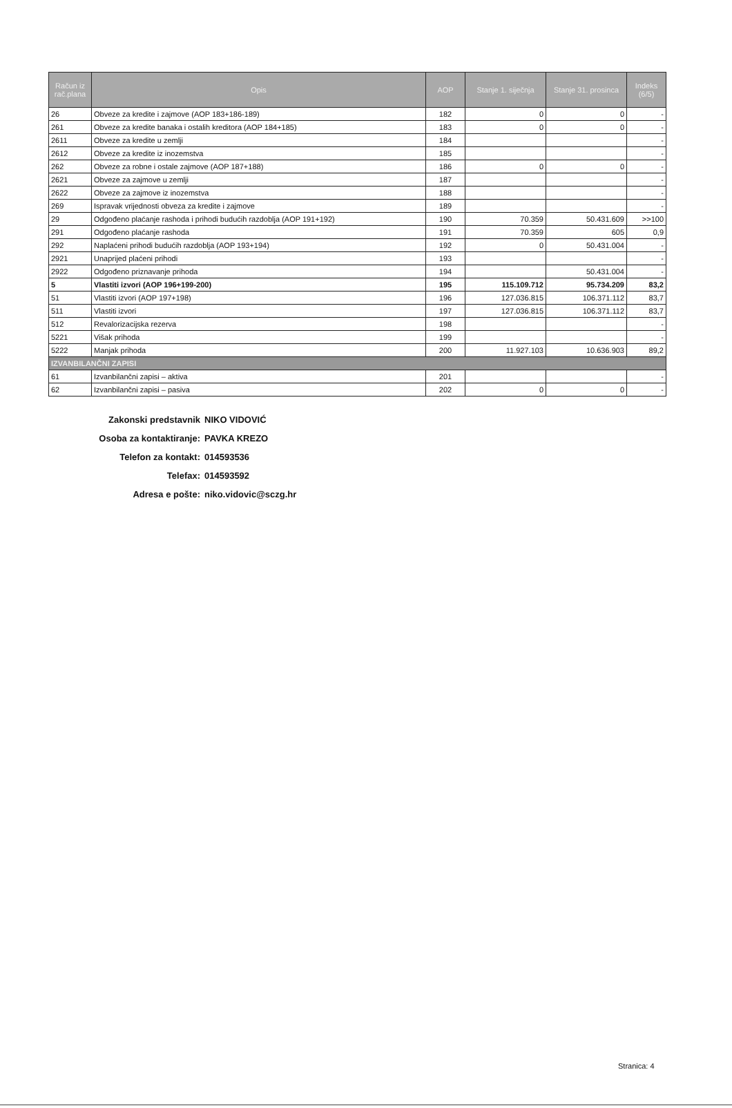| Račun iz rač.plana | Opis | AOP | Stanje 1. siječnja | Stanje 31. prosinca | Indeks (6/5) |
| --- | --- | --- | --- | --- | --- |
| 26 | Obveze za kredite i zajmove (AOP 183+186-189) | 182 | 0 | 0 | - |
| 261 | Obveze za kredite banaka i ostalih kreditora (AOP 184+185) | 183 | 0 | 0 | - |
| 2611 | Obveze za kredite u zemlji | 184 | | | - |
| 2612 | Obveze za kredite iz inozemstva | 185 | | | - |
| 262 | Obveze za robne i ostale zajmove (AOP 187+188) | 186 | 0 | 0 | - |
| 2621 | Obveze za zajmove u zemlji | 187 | | | - |
| 2622 | Obveze za zajmove iz inozemstva | 188 | | | - |
| 269 | Ispravak vrijednosti obveza za kredite i zajmove | 189 | | | - |
| 29 | Odgođeno plaćanje rashoda i prihodi budućih razdoblja (AOP 191+192) | 190 | 70.359 | 50.431.609 | >>100 |
| 291 | Odgođeno plaćanje rashoda | 191 | 70.359 | 605 | 0,9 |
| 292 | Naplaćeni prihodi budućih razdoblja (AOP 193+194) | 192 | 0 | 50.431.004 | - |
| 2921 | Unaprijed plaćeni prihodi | 193 | | | - |
| 2922 | Odgođeno priznavanje prihoda | 194 | | 50.431.004 | - |
| 5 | Vlastiti izvori (AOP 196+199-200) | 195 | 115.109.712 | 95.734.209 | 83,2 |
| 51 | Vlastiti izvori (AOP 197+198) | 196 | 127.036.815 | 106.371.112 | 83,7 |
| 511 | Vlastiti izvori | 197 | 127.036.815 | 106.371.112 | 83,7 |
| 512 | Revalorizacijska rezerva | 198 | | | - |
| 5221 | Višak prihoda | 199 | | | - |
| 5222 | Manjak prihoda | 200 | 11.927.103 | 10.636.903 | 89,2 |
| IZVANBILANČNI ZAPISI | | | | | |
| 61 | Izvanbilančni zapisi – aktiva | 201 | | | - |
| 62 | Izvanbilančni zapisi – pasiva | 202 | 0 | 0 | - |
Zakonski predstavnik NIKO VIDOVIĆ
Osoba za kontaktiranje: PAVKA KREZO
Telefon za kontakt: 014593536
Telefax: 014593592
Adresa e pošte: niko.vidovic@sczg.hr
Stranica: 4